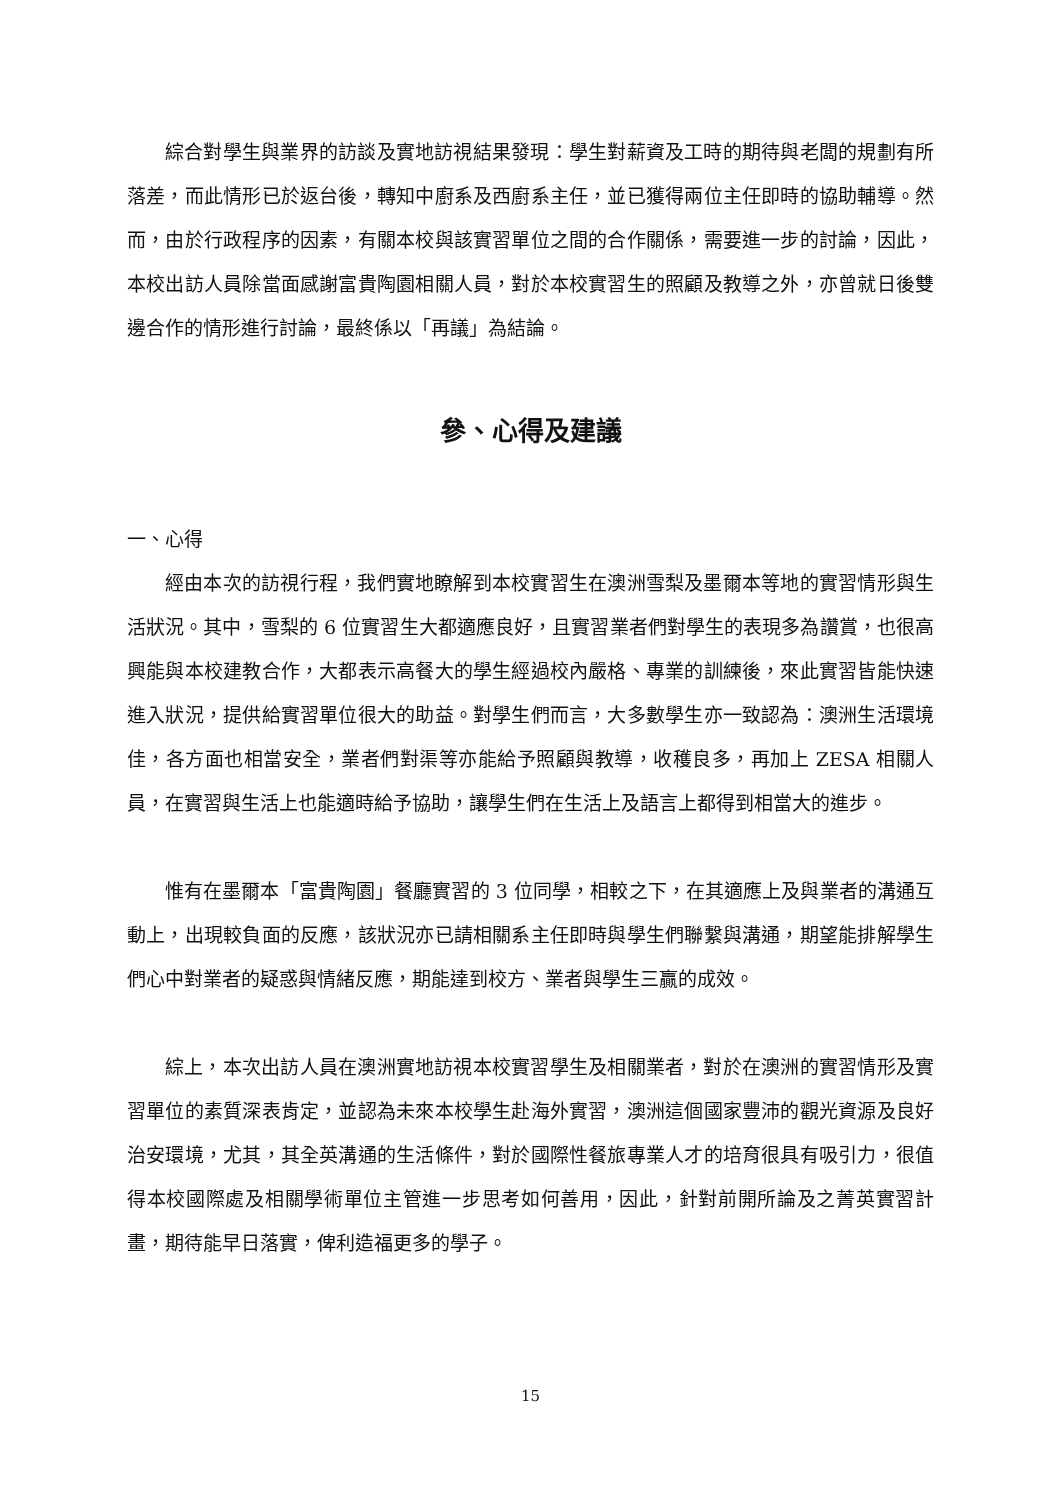綜合對學生與業界的訪談及實地訪視結果發現：學生對薪資及工時的期待與老闆的規劃有所落差，而此情形已於返台後，轉知中廚系及西廚系主任，並已獲得兩位主任即時的協助輔導。然而，由於行政程序的因素，有關本校與該實習單位之間的合作關係，需要進一步的討論，因此，本校出訪人員除當面感謝富貴陶園相關人員，對於本校實習生的照顧及教導之外，亦曾就日後雙邊合作的情形進行討論，最終係以「再議」為結論。
參、心得及建議
一、心得
經由本次的訪視行程，我們實地瞭解到本校實習生在澳洲雪梨及墨爾本等地的實習情形與生活狀況。其中，雪梨的 6 位實習生大都適應良好，且實習業者們對學生的表現多為讚賞，也很高興能與本校建教合作，大都表示高餐大的學生經過校內嚴格、專業的訓練後，來此實習皆能快速進入狀況，提供給實習單位很大的助益。對學生們而言，大多數學生亦一致認為：澳洲生活環境佳，各方面也相當安全，業者們對渠等亦能給予照顧與教導，收穫良多，再加上 ZESA 相關人員，在實習與生活上也能適時給予協助，讓學生們在生活上及語言上都得到相當大的進步。
惟有在墨爾本「富貴陶園」餐廳實習的 3 位同學，相較之下，在其適應上及與業者的溝通互動上，出現較負面的反應，該狀況亦已請相關系主任即時與學生們聯繫與溝通，期望能排解學生們心中對業者的疑惑與情緒反應，期能達到校方、業者與學生三贏的成效。
綜上，本次出訪人員在澳洲實地訪視本校實習學生及相關業者，對於在澳洲的實習情形及實習單位的素質深表肯定，並認為未來本校學生赴海外實習，澳洲這個國家豐沛的觀光資源及良好治安環境，尤其，其全英溝通的生活條件，對於國際性餐旅專業人才的培育很具有吸引力，很值得本校國際處及相關學術單位主管進一步思考如何善用，因此，針對前開所論及之菁英實習計畫，期待能早日落實，俾利造福更多的學子。
15